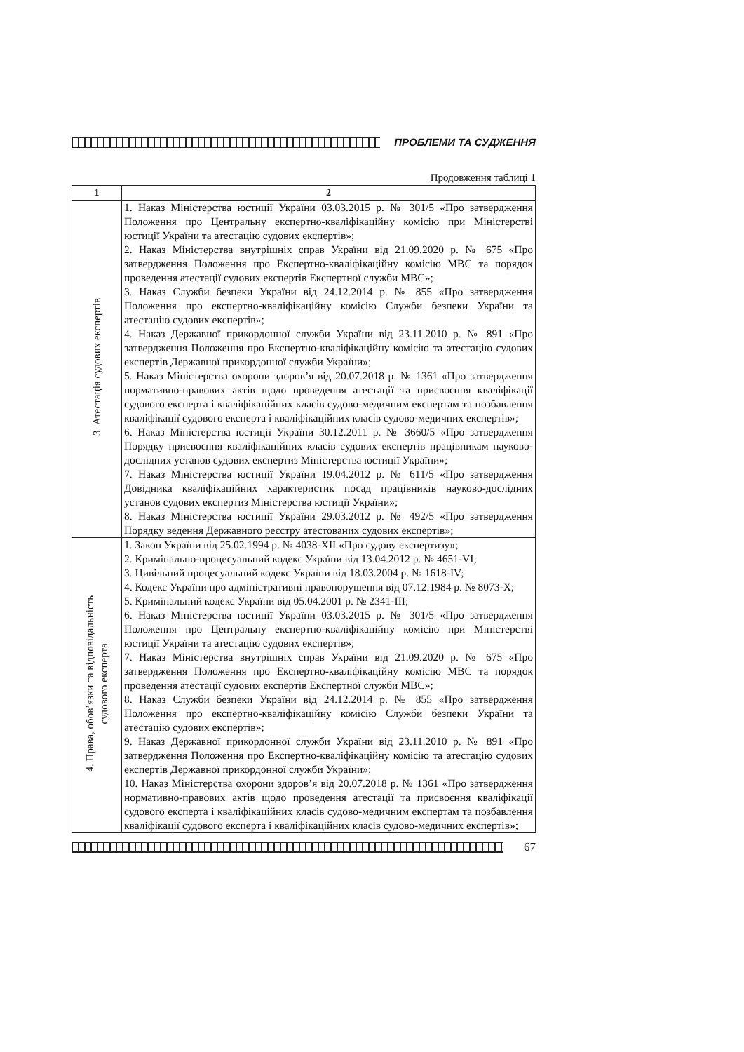ПРОБЛЕМИ ТА СУДЖЕННЯ
Продовження таблиці 1
| 1 | 2 |
| --- | --- |
| 3. Атестація судових експертів | 1. Наказ Міністерства юстиції України 03.03.2015 р. № 301/5 «Про затвердження Положення про Центральну експертно-кваліфікаційну комісію при Міністерстві юстиції України та атестацію судових експертів»; 2. Наказ Міністерства внутрішніх справ України від 21.09.2020 р. № 675 «Про затвердження Положення про Експертно-кваліфікаційну комісію МВС та порядок проведення атестації судових експертів Експертної служби МВС»; 3. Наказ Служби безпеки України від 24.12.2014 р. № 855 «Про затвердження Положення про експертно-кваліфікаційну комісію Служби безпеки України та атестацію судових експертів»; 4. Наказ Державної прикордонної служби України від 23.11.2010 р. № 891 «Про затвердження Положення про Експертно-кваліфікаційну комісію та атестацію судових експертів Державної прикордонної служби України»; 5. Наказ Міністерства охорони здоров’я від 20.07.2018 р. № 1361 «Про затвердження нормативно-правових актів щодо проведення атестації та присвоєння кваліфікації судового експерта і кваліфікаційних класів судово-медичним експертам та позбавлення кваліфікації судового експерта і кваліфікаційних класів судово-медичних експертів»; 6. Наказ Міністерства юстиції України 30.12.2011 р. № 3660/5 «Про затвердження Порядку присвоєння кваліфікаційних класів судових експертів працівникам науково-дослідних установ судових експертиз Міністерства юстиції України»; 7. Наказ Міністерства юстиції України 19.04.2012 р. № 611/5 «Про затвердження Довідника кваліфікаційних характеристик посад працівників науково-дослідних установ судових експертиз Міністерства юстиції України»; 8. Наказ Міністерства юстиції України 29.03.2012 р. № 492/5 «Про затвердження Порядку ведення Державного реєстру атестованих судових експертів»; |
| 4. Права, обов’язки та відповідальність судового експерта | 1. Закон України від 25.02.1994 р. № 4038-XII «Про судову експертизу»; 2. Кримінально-процесуальний кодекс України від 13.04.2012 р. № 4651-VI; 3. Цивільний процесуальний кодекс України від 18.03.2004 р. № 1618-IV; 4. Кодекс України про адміністративні правопорушення від 07.12.1984 р. № 8073-X; 5. Кримінальний кодекс України від 05.04.2001 р. № 2341-III; 6. Наказ Міністерства юстиції України 03.03.2015 р. № 301/5 «Про затвердження Положення про Центральну експертно-кваліфікаційну комісію при Міністерстві юстиції України та атестацію судових експертів»; 7. Наказ Міністерства внутрішніх справ України від 21.09.2020 р. № 675 «Про затвердження Положення про Експертно-кваліфікаційну комісію МВС та порядок проведення атестації судових експертів Експертної служби МВС»; 8. Наказ Служби безпеки України від 24.12.2014 р. № 855 «Про затвердження Положення про експертно-кваліфікаційну комісію Служби безпеки України та атестацію судових експертів»; 9. Наказ Державної прикордонної служби України від 23.11.2010 р. № 891 «Про затвердження Положення про Експертно-кваліфікаційну комісію та атестацію судових експертів Державної прикордонної служби України»; 10. Наказ Міністерства охорони здоров’я від 20.07.2018 р. № 1361 «Про затвердження нормативно-правових актів щодо проведення атестації та присвоєння кваліфікації судового експерта і кваліфікаційних класів судово-медичним експертам та позбавлення кваліфікації судового експерта і кваліфікаційних класів судово-медичних експертів»; |
67